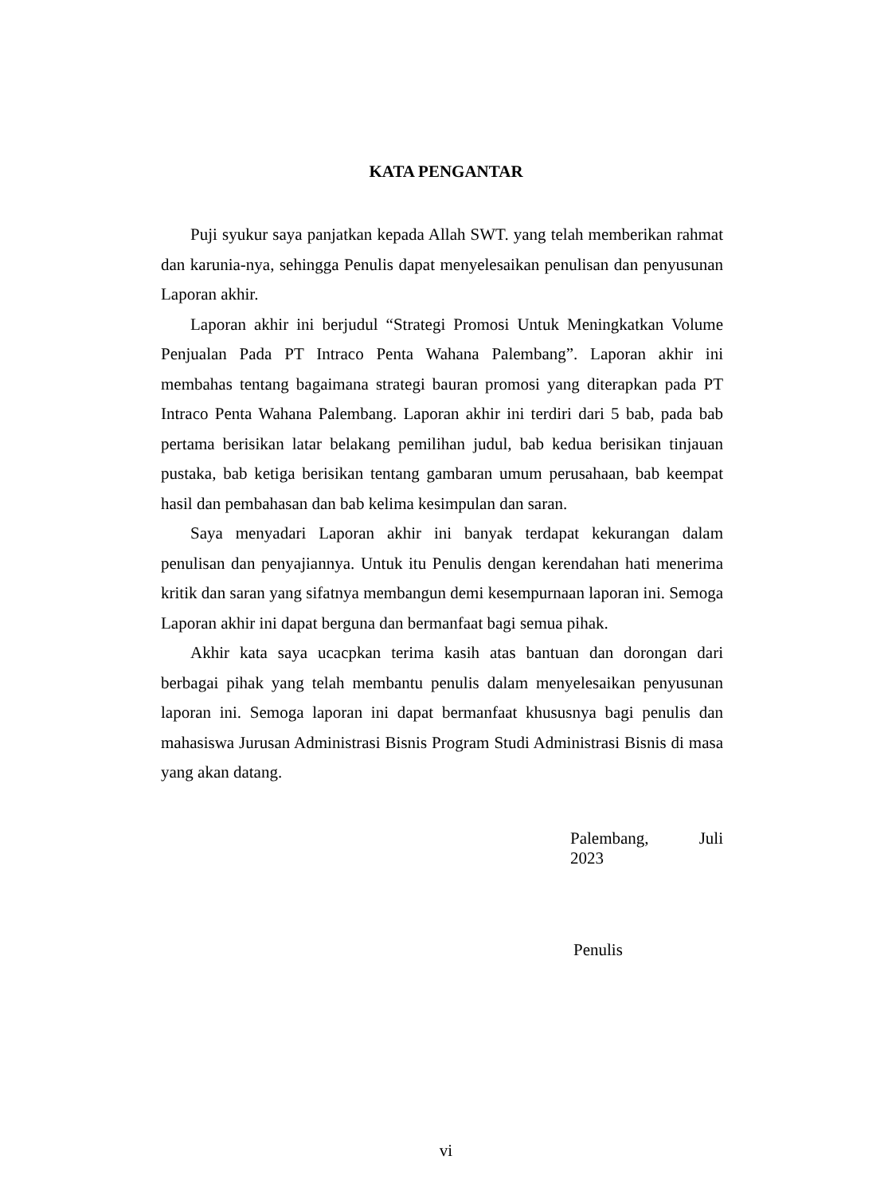KATA PENGANTAR
Puji syukur saya panjatkan kepada Allah SWT. yang telah memberikan rahmat dan karunia-nya, sehingga Penulis dapat menyelesaikan penulisan dan penyusunan Laporan akhir.
Laporan akhir ini berjudul “Strategi Promosi Untuk Meningkatkan Volume Penjualan Pada PT Intraco Penta Wahana Palembang”. Laporan akhir ini membahas tentang bagaimana strategi bauran promosi yang diterapkan pada PT Intraco Penta Wahana Palembang. Laporan akhir ini terdiri dari 5 bab, pada bab pertama berisikan latar belakang pemilihan judul, bab kedua berisikan tinjauan pustaka, bab ketiga berisikan tentang gambaran umum perusahaan, bab keempat hasil dan pembahasan dan bab kelima kesimpulan dan saran.
Saya menyadari Laporan akhir ini banyak terdapat kekurangan dalam penulisan dan penyajiannya. Untuk itu Penulis dengan kerendahan hati menerima kritik dan saran yang sifatnya membangun demi kesempurnaan laporan ini. Semoga Laporan akhir ini dapat berguna dan bermanfaat bagi semua pihak.
Akhir kata saya ucacpkan terima kasih atas bantuan dan dorongan dari berbagai pihak yang telah membantu penulis dalam menyelesaikan penyusunan laporan ini. Semoga laporan ini dapat bermanfaat khususnya bagi penulis dan mahasiswa Jurusan Administrasi Bisnis Program Studi Administrasi Bisnis di masa yang akan datang.
Palembang, Juli
2023
Penulis
vi